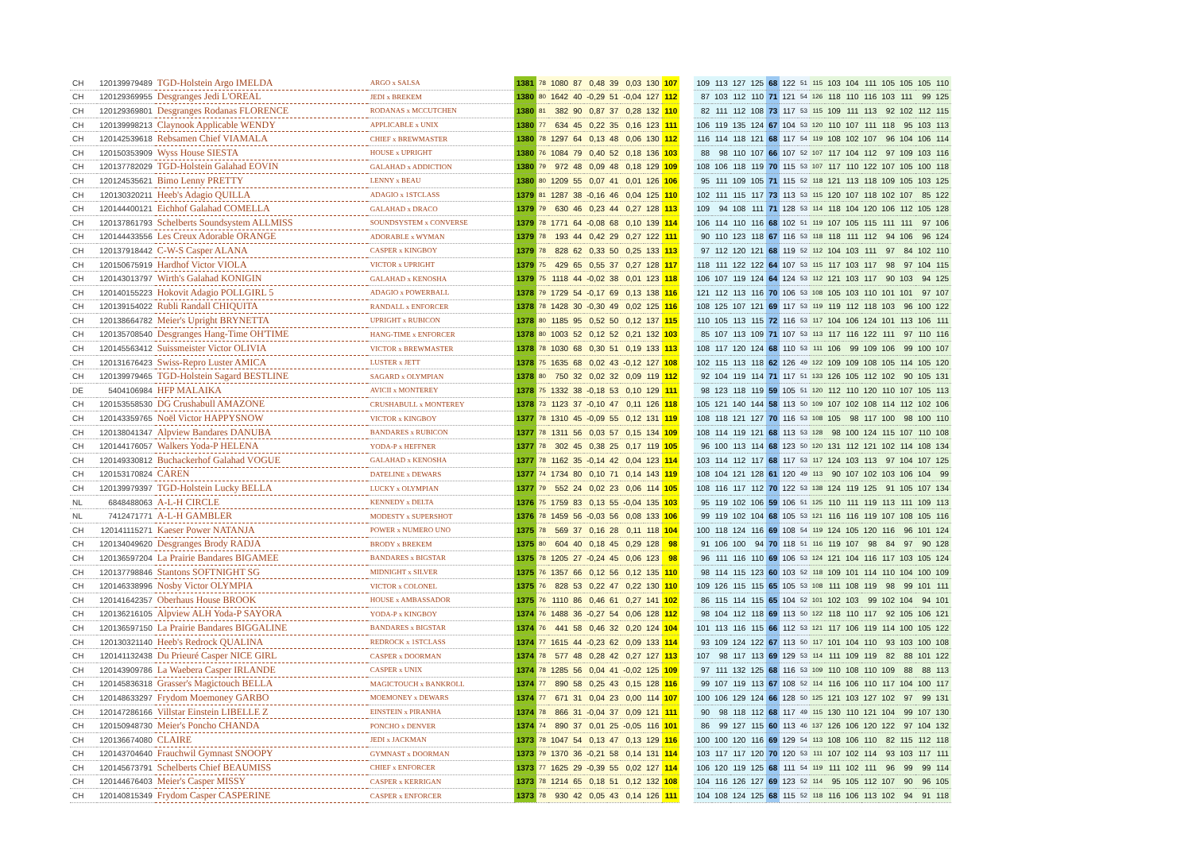| CH | 120139979489 | TGD-Holstein Argo IMELDA | ARGO x SALSA | 1381 | 78 | 1080 | 87 | 0,48 | 39 | 0,03 | 130 | 107 | 109 | 113 | 127 | 125 | 68 | 122 | 51 | 115 | 103 | 104 | 111 | 105 | 105 | 105 | 110 |
| CH | 120129369955 | Desgranges Jedi L'OREAL | JEDI x BREKEM | 1380 | 80 | 1642 | 40 | -0,29 | 51 | -0,04 | 127 | 112 | 87 | 103 | 112 | 110 | 71 | 121 | 54 | 126 | 118 | 110 | 116 | 103 | 111 | 99 | 125 |
| CH | 120129369801 | Desgranges Rodanas FLORENCE | RODANAS x MCCUTCHEN | 1380 | 81 | 382 | 90 | 0,87 | 37 | 0,28 | 132 | 110 | 82 | 111 | 112 | 108 | 73 | 117 | 53 | 115 | 109 | 111 | 113 | 92 | 102 | 112 | 115 |
| CH | 120139998213 | Claynook Applicable WENDY | APPLICABLE x UNIX | 1380 | 77 | 634 | 45 | 0,22 | 35 | 0,16 | 123 | 111 | 106 | 119 | 135 | 124 | 67 | 104 | 53 | 120 | 110 | 107 | 111 | 118 | 95 | 103 | 113 |
| CH | 120142539618 | Rebsamen Chief VIAMALA | CHIEF x BREWMASTER | 1380 | 78 | 1297 | 64 | 0,13 | 48 | 0,06 | 130 | 112 | 116 | 114 | 118 | 121 | 68 | 117 | 54 | 119 | 108 | 102 | 107 | 96 | 104 | 106 | 114 |
| CH | 120150353909 | Wyss House SIESTA | HOUSE x UPRIGHT | 1380 | 76 | 1084 | 79 | 0,40 | 52 | 0,18 | 136 | 103 | 88 | 98 | 110 | 107 | 66 | 107 | 52 | 107 | 117 | 104 | 112 | 97 | 109 | 103 | 116 |
| CH | 120137782029 | TGD-Holstein Galahad EOVIN | GALAHAD x ADDICTION | 1380 | 79 | 972 | 48 | 0,09 | 48 | 0,18 | 129 | 109 | 108 | 106 | 118 | 119 | 70 | 115 | 53 | 107 | 117 | 110 | 122 | 107 | 105 | 100 | 118 |
| CH | 120124535621 | Bimo Lenny PRETTY | LENNY x BEAU | 1380 | 80 | 1209 | 55 | 0,07 | 41 | 0,01 | 126 | 106 | 95 | 111 | 109 | 105 | 71 | 115 | 52 | 118 | 121 | 113 | 118 | 109 | 105 | 103 | 125 |
| CH | 120130320211 | Heeb's Adagio QUILLA | ADAGIO x 1STCLASS | 1379 | 81 | 1287 | 38 | -0,16 | 46 | 0,04 | 125 | 110 | 102 | 111 | 115 | 117 | 73 | 113 | 53 | 115 | 120 | 107 | 118 | 102 | 107 | 85 | 122 |
| CH | 120144400121 | Eichhof Galahad COMELLA | GALAHAD x DRACO | 1379 | 79 | 630 | 46 | 0,23 | 44 | 0,27 | 128 | 113 | 109 | 94 | 108 | 111 | 71 | 128 | 53 | 114 | 118 | 104 | 120 | 106 | 112 | 105 | 128 |
| CH | 120137861793 | Schelberts Soundsystem ALLMISS | SOUNDSYSTEM x CONVERSE | 1379 | 78 | 1771 | 64 | -0,08 | 68 | 0,10 | 139 | 114 | 106 | 114 | 110 | 116 | 68 | 102 | 51 | 119 | 107 | 105 | 115 | 111 | 111 | 97 | 106 |
| CH | 120144433556 | Les Creux Adorable ORANGE | ADORABLE x WYMAN | 1379 | 78 | 193 | 44 | 0,42 | 29 | 0,27 | 122 | 111 | 90 | 110 | 123 | 118 | 67 | 116 | 53 | 118 | 118 | 111 | 112 | 94 | 106 | 96 | 124 |
| CH | 120137918442 | C-W-S Casper ALANA | CASPER x KINGBOY | 1379 | 78 | 828 | 62 | 0,33 | 50 | 0,25 | 133 | 113 | 97 | 112 | 120 | 121 | 68 | 119 | 52 | 112 | 104 | 103 | 111 | 97 | 84 | 102 | 110 |
| CH | 120150675919 | Hardhof Victor VIOLA | VICTOR x UPRIGHT | 1379 | 75 | 429 | 65 | 0,55 | 37 | 0,27 | 128 | 117 | 118 | 111 | 122 | 122 | 64 | 107 | 53 | 115 | 117 | 103 | 117 | 98 | 97 | 104 | 115 |
| CH | 120143013797 | Wirth's Galahad KONIGIN | GALAHAD x KENOSHA | 1379 | 75 | 1118 | 44 | -0,02 | 38 | 0,01 | 123 | 118 | 106 | 107 | 119 | 124 | 64 | 124 | 53 | 112 | 121 | 103 | 117 | 90 | 103 | 94 | 125 |
| CH | 120140155223 | Hokovit Adagio POLLGIRL 5 | ADAGIO x POWERBALL | 1378 | 79 | 1729 | 54 | -0,17 | 69 | 0,13 | 138 | 116 | 121 | 112 | 113 | 116 | 70 | 106 | 53 | 108 | 105 | 103 | 110 | 101 | 101 | 97 | 107 |
| CH | 120139154022 | Rubli Randall CHIQUITA | RANDALL x ENFORCER | 1378 | 78 | 1428 | 30 | -0,30 | 49 | 0,02 | 125 | 116 | 108 | 125 | 107 | 121 | 69 | 117 | 53 | 119 | 119 | 112 | 118 | 103 | 96 | 100 | 122 |
| CH | 120138664782 | Meier's Upright BRYNETTA | UPRIGHT x RUBICON | 1378 | 80 | 1185 | 95 | 0,52 | 50 | 0,12 | 137 | 115 | 110 | 105 | 113 | 115 | 72 | 116 | 53 | 117 | 104 | 106 | 124 | 101 | 113 | 106 | 111 |
| CH | 120135708540 | Desgranges Hang-Time OH'TIME | HANG-TIME x ENFORCER | 1378 | 80 | 1003 | 52 | 0,12 | 52 | 0,21 | 132 | 103 | 85 | 107 | 113 | 109 | 71 | 107 | 53 | 113 | 117 | 116 | 122 | 111 | 97 | 110 | 116 |
| CH | 120145563412 | Suissmeister Victor OLIVIA | VICTOR x BREWMASTER | 1378 | 78 | 1030 | 68 | 0,30 | 51 | 0,19 | 133 | 113 | 108 | 117 | 120 | 124 | 68 | 110 | 53 | 111 | 106 | 99 | 109 | 106 | 99 | 100 | 107 |
| CH | 120131676423 | Swiss-Repro Luster AMICA | LUSTER x JETT | 1378 | 75 | 1635 | 68 | 0,02 | 43 | -0,12 | 127 | 108 | 102 | 115 | 113 | 118 | 62 | 126 | 49 | 122 | 109 | 109 | 108 | 105 | 114 | 105 | 120 |
| CH | 120139979465 | TGD-Holstein Sagard BESTLINE | SAGARD x OLYMPIAN | 1378 | 80 | 750 | 32 | 0,02 | 32 | 0,09 | 119 | 112 | 92 | 104 | 119 | 114 | 71 | 117 | 51 | 133 | 126 | 105 | 112 | 102 | 90 | 105 | 131 |
| DE | 5404106984 | HFP MALAIKA | AVICII x MONTEREY | 1378 | 75 | 1332 | 38 | -0,18 | 53 | 0,10 | 129 | 111 | 98 | 123 | 118 | 119 | 59 | 105 | 51 | 120 | 112 | 110 | 120 | 110 | 107 | 105 | 113 |
| CH | 120153558530 | DG Crushabull AMAZONE | CRUSHABULL x MONTEREY | 1378 | 73 | 1123 | 37 | -0,10 | 47 | 0,11 | 126 | 118 | 105 | 121 | 140 | 144 | 58 | 113 | 50 | 109 | 107 | 102 | 108 | 114 | 112 | 102 | 106 |
| CH | 120143359765 | Noël Victor HAPPYSNOW | VICTOR x KINGBOY | 1377 | 78 | 1310 | 45 | -0,09 | 55 | 0,12 | 131 | 119 | 108 | 118 | 121 | 127 | 70 | 116 | 53 | 108 | 105 | 98 | 117 | 100 | 98 | 100 | 110 |
| CH | 120138041347 | Alpview Bandares DANUBA | BANDARES x RUBICON | 1377 | 78 | 1311 | 56 | 0,03 | 57 | 0,15 | 134 | 109 | 108 | 114 | 119 | 121 | 68 | 113 | 53 | 128 | 98 | 100 | 124 | 115 | 107 | 110 | 108 |
| CH | 120144176057 | Walkers Yoda-P HELENA | YODA-P x HEFFNER | 1377 | 78 | 302 | 45 | 0,38 | 25 | 0,17 | 119 | 105 | 96 | 100 | 113 | 114 | 68 | 123 | 50 | 120 | 131 | 112 | 121 | 102 | 114 | 108 | 134 |
| CH | 120149330812 | Buchackerhof Galahad VOGUE | GALAHAD x KENOSHA | 1377 | 78 | 1162 | 35 | -0,14 | 42 | 0,04 | 123 | 114 | 103 | 114 | 112 | 117 | 68 | 117 | 53 | 117 | 124 | 103 | 113 | 97 | 104 | 107 | 125 |
| CH | 120153170824 | CAREN | DATELINE x DEWARS | 1377 | 74 | 1734 | 80 | 0,10 | 71 | 0,14 | 143 | 119 | 108 | 104 | 121 | 128 | 61 | 120 | 49 | 113 | 90 | 107 | 102 | 103 | 106 | 104 | 99 |
| CH | 120139979397 | TGD-Holstein Lucky BELLA | LUCKY x OLYMPIAN | 1377 | 79 | 552 | 24 | 0,02 | 23 | 0,06 | 114 | 105 | 108 | 116 | 117 | 112 | 70 | 122 | 53 | 138 | 124 | 119 | 125 | 91 | 105 | 107 | 134 |
| NL | 6848488063 | A-L-H CIRCLE | KENNEDY x DELTA | 1376 | 75 | 1759 | 83 | 0,13 | 55 | -0,04 | 135 | 103 | 95 | 119 | 102 | 106 | 59 | 106 | 51 | 125 | 110 | 111 | 119 | 113 | 111 | 109 | 113 |
| NL | 7412471771 | A-L-H GAMBLER | MODESTY x SUPERSHOT | 1376 | 78 | 1459 | 56 | -0,03 | 56 | 0,08 | 133 | 106 | 99 | 119 | 102 | 104 | 68 | 105 | 53 | 121 | 116 | 116 | 119 | 107 | 108 | 105 | 116 |
| CH | 120141115271 | Kaeser Power NATANJA | POWER x NUMERO UNO | 1375 | 78 | 569 | 37 | 0,16 | 28 | 0,11 | 118 | 104 | 100 | 118 | 124 | 116 | 69 | 108 | 54 | 119 | 124 | 105 | 120 | 116 | 96 | 101 | 124 |
| CH | 120134049620 | Desgranges Brody RADJA | BRODY x BREKEM | 1375 | 80 | 604 | 40 | 0,18 | 45 | 0,29 | 128 | 98 | 91 | 106 | 100 | 94 | 70 | 118 | 51 | 116 | 119 | 107 | 98 | 84 | 97 | 90 | 128 |
| CH | 120136597204 | La Prairie Bandares BIGAMEE | BANDARES x BIGSTAR | 1375 | 78 | 1205 | 27 | -0,24 | 45 | 0,06 | 123 | 98 | 96 | 111 | 116 | 110 | 69 | 106 | 53 | 124 | 121 | 104 | 116 | 117 | 103 | 105 | 124 |
| CH | 120137798846 | Stantons SOFTNIGHT SG | MIDNIGHT x SILVER | 1375 | 76 | 1357 | 66 | 0,12 | 56 | 0,12 | 135 | 110 | 98 | 114 | 115 | 123 | 60 | 103 | 52 | 118 | 109 | 101 | 114 | 110 | 104 | 100 | 109 |
| CH | 120146338996 | Nosby Victor OLYMPIA | VICTOR x COLONEL | 1375 | 76 | 828 | 53 | 0,22 | 47 | 0,22 | 130 | 110 | 109 | 126 | 115 | 115 | 65 | 105 | 53 | 108 | 111 | 108 | 119 | 98 | 99 | 101 | 111 |
| CH | 120141642357 | Oberhaus House BROOK | HOUSE x AMBASSADOR | 1375 | 76 | 1110 | 86 | 0,46 | 61 | 0,27 | 141 | 102 | 86 | 115 | 114 | 115 | 65 | 104 | 52 | 101 | 102 | 103 | 99 | 102 | 104 | 94 | 101 |
| CH | 120136216105 | Alpview ALH Yoda-P SAYORA | YODA-P x KINGBOY | 1374 | 76 | 1488 | 36 | -0,27 | 54 | 0,06 | 128 | 112 | 98 | 104 | 112 | 118 | 69 | 113 | 50 | 122 | 118 | 110 | 117 | 92 | 105 | 106 | 121 |
| CH | 120136597150 | La Prairie Bandares BIGGALINE | BANDARES x BIGSTAR | 1374 | 76 | 441 | 58 | 0,46 | 32 | 0,20 | 124 | 104 | 101 | 113 | 116 | 115 | 66 | 112 | 53 | 121 | 117 | 106 | 119 | 114 | 100 | 105 | 122 |
| CH | 120130321140 | Heeb's Redrock QUALINA | REDROCK x 1STCLASS | 1374 | 77 | 1615 | 44 | -0,23 | 62 | 0,09 | 133 | 114 | 93 | 109 | 124 | 122 | 67 | 113 | 50 | 117 | 101 | 104 | 110 | 93 | 103 | 100 | 108 |
| CH | 120141132438 | Du Prieuré Casper NICE GIRL | CASPER x DOORMAN | 1374 | 78 | 577 | 48 | 0,28 | 42 | 0,27 | 127 | 113 | 107 | 98 | 117 | 113 | 69 | 129 | 53 | 114 | 111 | 109 | 119 | 82 | 88 | 101 | 122 |
| CH | 120143909786 | La Waebera Casper IRLANDE | CASPER x UNIX | 1374 | 78 | 1285 | 56 | 0,04 | 41 | -0,02 | 125 | 109 | 97 | 111 | 132 | 125 | 68 | 116 | 53 | 109 | 110 | 108 | 110 | 109 | 88 | 88 | 113 |
| CH | 120145836318 | Grasser's Magictouch BELLA | MAGICTOUCH x BANKROLL | 1374 | 77 | 890 | 58 | 0,25 | 43 | 0,15 | 128 | 116 | 99 | 107 | 119 | 113 | 67 | 108 | 52 | 114 | 116 | 106 | 110 | 117 | 104 | 100 | 117 |
| CH | 120148633297 | Frydom Moemoney GARBO | MOEMONEY x DEWARS | 1374 | 77 | 671 | 31 | 0,04 | 23 | 0,00 | 114 | 107 | 100 | 106 | 129 | 124 | 66 | 128 | 50 | 125 | 121 | 103 | 127 | 102 | 97 | 99 | 131 |
| CH | 120147286166 | Villstar Einstein LIBELLE Z | EINSTEIN x PIRANHA | 1374 | 78 | 866 | 31 | -0,04 | 37 | 0,09 | 121 | 111 | 90 | 98 | 118 | 112 | 68 | 117 | 49 | 115 | 130 | 110 | 121 | 104 | 99 | 107 | 130 |
| CH | 120150948730 | Meier's Poncho CHANDA | PONCHO x DENVER | 1374 | 74 | 890 | 37 | 0,01 | 25 | -0,05 | 116 | 101 | 86 | 99 | 127 | 115 | 60 | 113 | 46 | 137 | 126 | 106 | 120 | 122 | 97 | 104 | 132 |
| CH | 120136674080 | CLAIRE | JEDI x JACKMAN | 1373 | 78 | 1047 | 54 | 0,13 | 47 | 0,13 | 129 | 116 | 100 | 100 | 120 | 116 | 69 | 129 | 54 | 113 | 108 | 106 | 110 | 82 | 115 | 112 | 118 |
| CH | 120143704640 | Frauchwil Gymnast SNOOPY | GYMNAST x DOORMAN | 1373 | 79 | 1370 | 36 | -0,21 | 58 | 0,14 | 131 | 114 | 103 | 117 | 117 | 120 | 70 | 120 | 53 | 111 | 107 | 102 | 114 | 93 | 103 | 117 | 111 |
| CH | 120145673791 | Schelberts Chief BEAUMISS | CHIEF x ENFORCER | 1373 | 77 | 1625 | 29 | -0,39 | 55 | 0,02 | 127 | 114 | 106 | 120 | 119 | 125 | 68 | 111 | 54 | 119 | 111 | 102 | 111 | 96 | 99 | 99 | 114 |
| CH | 120144676403 | Meier's Casper MISSY | CASPER x KERRIGAN | 1373 | 78 | 1214 | 65 | 0,18 | 51 | 0,12 | 132 | 108 | 104 | 116 | 126 | 127 | 69 | 123 | 52 | 114 | 95 | 105 | 112 | 107 | 90 | 96 | 105 |
| CH | 120140815349 | Frydom Casper CASPERINE | CASPER x ENFORCER | 1373 | 78 | 930 | 42 | 0,05 | 43 | 0,14 | 126 | 111 | 104 | 108 | 124 | 125 | 68 | 115 | 52 | 118 | 116 | 106 | 113 | 102 | 94 | 91 | 118 |